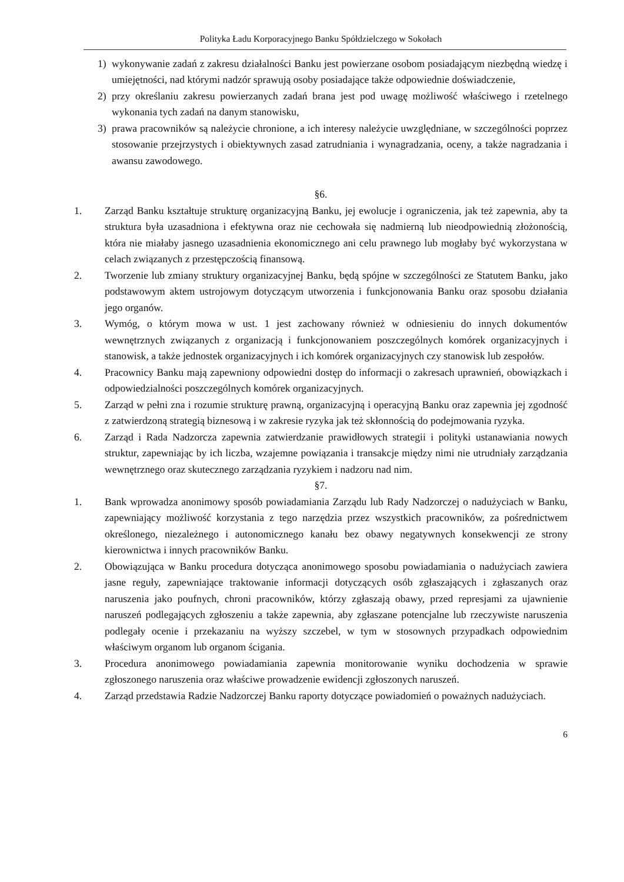Polityka Ładu Korporacyjnego Banku Spółdzielczego w Sokołach
1) wykonywanie zadań z zakresu działalności Banku jest powierzane osobom posiadającym niezbędną wiedzę i umiejętności, nad którymi nadzór sprawują osoby posiadające także odpowiednie doświadczenie,
2) przy określaniu zakresu powierzanych zadań brana jest pod uwagę możliwość właściwego i rzetelnego wykonania tych zadań na danym stanowisku,
3) prawa pracowników są należycie chronione, a ich interesy należycie uwzględniane, w szczególności poprzez stosowanie przejrzystych i obiektywnych zasad zatrudniania i wynagradzania, oceny, a także nagradzania i awansu zawodowego.
§6.
1. Zarząd Banku kształtuje strukturę organizacyjną Banku, jej ewolucje i ograniczenia, jak też zapewnia, aby ta struktura była uzasadniona i efektywna oraz nie cechowała się nadmierną lub nieodpowiednią złożonością, która nie miałaby jasnego uzasadnienia ekonomicznego ani celu prawnego lub mogłaby być wykorzystana w celach związanych z przestępczością finansową.
2. Tworzenie lub zmiany struktury organizacyjnej Banku, będą spójne w szczególności ze Statutem Banku, jako podstawowym aktem ustrojowym dotyczącym utworzenia i funkcjonowania Banku oraz sposobu działania jego organów.
3. Wymóg, o którym mowa w ust. 1 jest zachowany również w odniesieniu do innych dokumentów wewnętrznych związanych z organizacją i funkcjonowaniem poszczególnych komórek organizacyjnych i stanowisk, a także jednostek organizacyjnych i ich komórek organizacyjnych czy stanowisk lub zespołów.
4. Pracownicy Banku mają zapewniony odpowiedni dostęp do informacji o zakresach uprawnień, obowiązkach i odpowiedzialności poszczególnych komórek organizacyjnych.
5. Zarząd w pełni zna i rozumie strukturę prawną, organizacyjną i operacyjną Banku oraz zapewnia jej zgodność z zatwierdzoną strategią biznesową i w zakresie ryzyka jak też skłonnością do podejmowania ryzyka.
6. Zarząd i Rada Nadzorcza zapewnia zatwierdzanie prawidłowych strategii i polityki ustanawiania nowych struktur, zapewniając by ich liczba, wzajemne powiązania i transakcje między nimi nie utrudniały zarządzania wewnętrznego oraz skutecznego zarządzania ryzykiem i nadzoru nad nim.
§7.
1. Bank wprowadza anonimowy sposób powiadamiania Zarządu lub Rady Nadzorczej o nadużyciach w Banku, zapewniający możliwość korzystania z tego narzędzia przez wszystkich pracowników, za pośrednictwem określonego, niezależnego i autonomicznego kanału bez obawy negatywnych konsekwencji ze strony kierownictwa i innych pracowników Banku.
2. Obowiązująca w Banku procedura dotycząca anonimowego sposobu powiadamiania o nadużyciach zawiera jasne reguły, zapewniające traktowanie informacji dotyczących osób zgłaszających i zgłaszanych oraz naruszenia jako poufnych, chroni pracowników, którzy zgłaszają obawy, przed represjami za ujawnienie naruszeń podlegających zgłoszeniu a także zapewnia, aby zgłaszane potencjalne lub rzeczywiste naruszenia podlegały ocenie i przekazaniu na wyższy szczebel, w tym w stosownych przypadkach odpowiednim właściwym organom lub organom ścigania.
3. Procedura anonimowego powiadamiania zapewnia monitorowanie wyniku dochodzenia w sprawie zgłoszonego naruszenia oraz właściwe prowadzenie ewidencji zgłoszonych naruszeń.
4. Zarząd przedstawia Radzie Nadzorczej Banku raporty dotyczące powiadomień o poważnych nadużyciach.
6